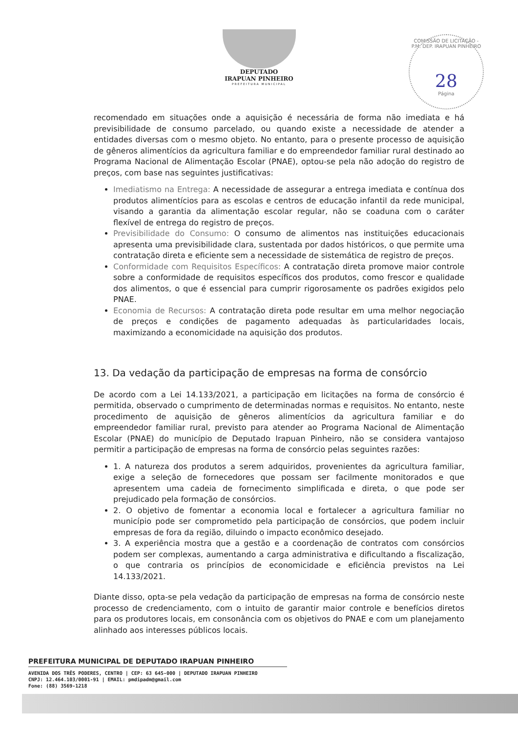COMISSÃO DE LICITAÇÃO - P.M. DEP. IRAPUAN PINHEIRO
28
Página
DEPUTADO
IRAPUAN PINHEIRO
PREFEITURA MUNICIPAL
recomendado em situações onde a aquisição é necessária de forma não imediata e há previsibilidade de consumo parcelado, ou quando existe a necessidade de atender a entidades diversas com o mesmo objeto. No entanto, para o presente processo de aquisição de gêneros alimentícios da agricultura familiar e do empreendedor familiar rural destinado ao Programa Nacional de Alimentação Escolar (PNAE), optou-se pela não adoção do registro de preços, com base nas seguintes justificativas:
Imediatismo na Entrega: A necessidade de assegurar a entrega imediata e contínua dos produtos alimentícios para as escolas e centros de educação infantil da rede municipal, visando a garantia da alimentação escolar regular, não se coaduna com o caráter flexível de entrega do registro de preços.
Previsibilidade do Consumo: O consumo de alimentos nas instituições educacionais apresenta uma previsibilidade clara, sustentada por dados históricos, o que permite uma contratação direta e eficiente sem a necessidade de sistemática de registro de preços.
Conformidade com Requisitos Específicos: A contratação direta promove maior controle sobre a conformidade de requisitos específicos dos produtos, como frescor e qualidade dos alimentos, o que é essencial para cumprir rigorosamente os padrões exigidos pelo PNAE.
Economia de Recursos: A contratação direta pode resultar em uma melhor negociação de preços e condições de pagamento adequadas às particularidades locais, maximizando a economicidade na aquisição dos produtos.
13. Da vedação da participação de empresas na forma de consórcio
De acordo com a Lei 14.133/2021, a participação em licitações na forma de consórcio é permitida, observado o cumprimento de determinadas normas e requisitos. No entanto, neste procedimento de aquisição de gêneros alimentícios da agricultura familiar e do empreendedor familiar rural, previsto para atender ao Programa Nacional de Alimentação Escolar (PNAE) do município de Deputado Irapuan Pinheiro, não se considera vantajoso permitir a participação de empresas na forma de consórcio pelas seguintes razões:
1. A natureza dos produtos a serem adquiridos, provenientes da agricultura familiar, exige a seleção de fornecedores que possam ser facilmente monitorados e que apresentem uma cadeia de fornecimento simplificada e direta, o que pode ser prejudicado pela formação de consórcios.
2. O objetivo de fomentar a economia local e fortalecer a agricultura familiar no município pode ser comprometido pela participação de consórcios, que podem incluir empresas de fora da região, diluindo o impacto econômico desejado.
3. A experiência mostra que a gestão e a coordenação de contratos com consórcios podem ser complexas, aumentando a carga administrativa e dificultando a fiscalização, o que contraria os princípios de economicidade e eficiência previstos na Lei 14.133/2021.
Diante disso, opta-se pela vedação da participação de empresas na forma de consórcio neste processo de credenciamento, com o intuito de garantir maior controle e benefícios diretos para os produtores locais, em consonância com os objetivos do PNAE e com um planejamento alinhado aos interesses públicos locais.
PREFEITURA MUNICIPAL DE DEPUTADO IRAPUAN PINHEIRO
AVENIDA DOS TRÊS PODERES, CENTRO | CEP: 63 645-000 | DEPUTADO IRAPUAN PINHEIRO
CNPJ: 12.464.103/0001-91 | EMAIL: pmdipadm@gmail.com
Fone: (88) 3569-1218